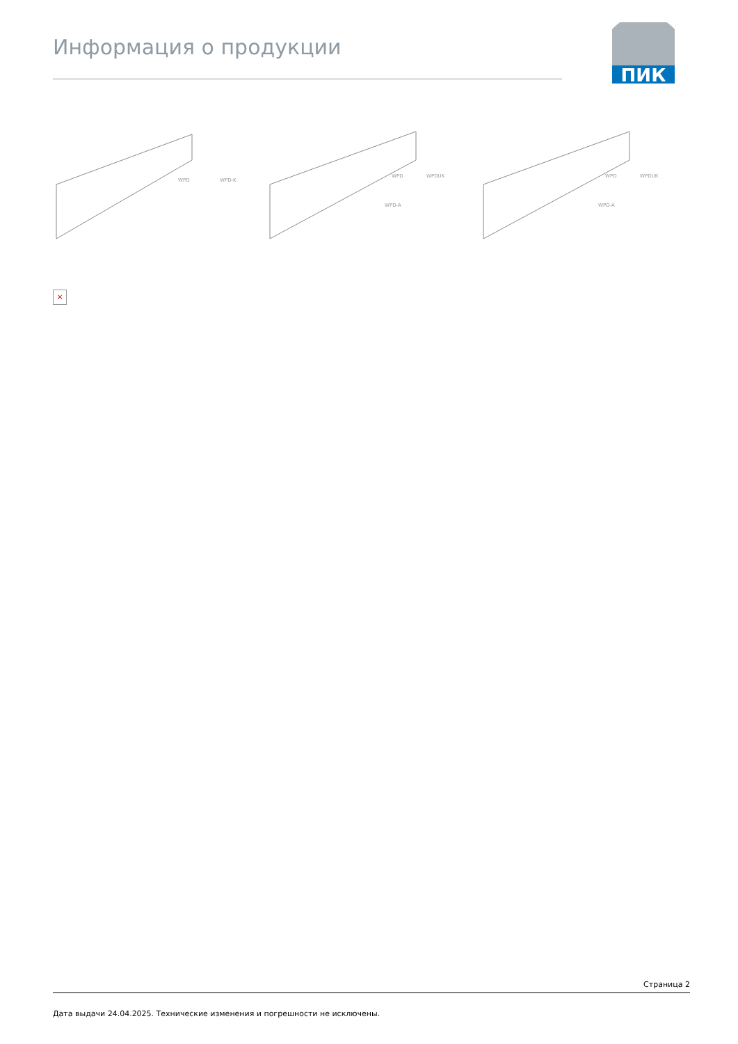Информация о продукции
ПИК
WPD
WPD-K
WPD
WPDUK
WPD-A
WPD
WPDUK
WPD-A
×
Страница 2
Дата выдачи 24.04.2025. Технические изменения и погрешности не исключены.